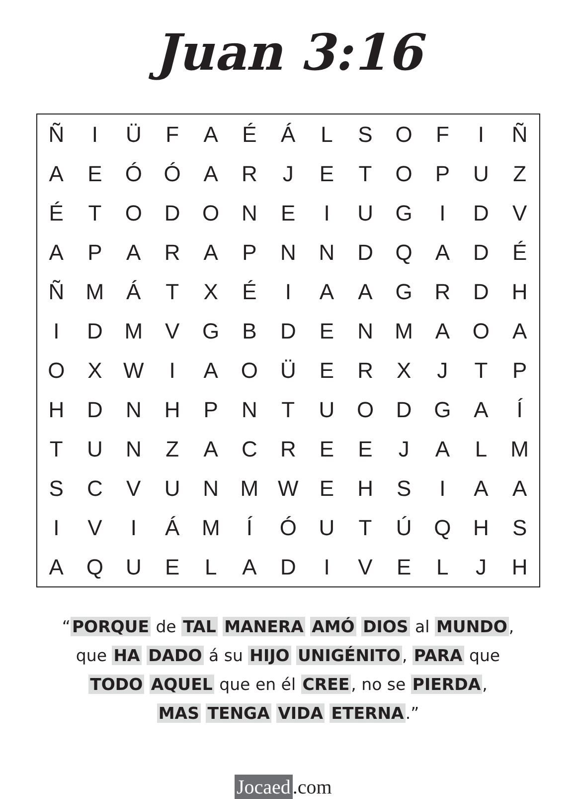Juan 3:16
| Ñ | I | Ü | F | A | É | Á | L | S | O | F | I | Ñ |
| A | E | Ó | Ó | A | R | J | E | T | O | P | U | Z |
| É | T | O | D | O | N | E | I | U | G | I | D | V |
| A | P | A | R | A | P | N | N | D | Q | A | D | É |
| Ñ | M | Á | T | X | É | I | A | A | G | R | D | H |
| I | D | M | V | G | B | D | E | N | M | A | O | A |
| O | X | W | I | A | O | Ü | E | R | X | J | T | P |
| H | D | N | H | P | N | T | U | O | D | G | A | Í |
| T | U | N | Z | A | C | R | E | E | J | A | L | M |
| S | C | V | U | N | M | W | E | H | S | I | A | A |
| I | V | I | Á | M | Í | Ó | U | T | Ú | Q | H | S |
| A | Q | U | E | L | A | D | I | V | E | L | J | H |
“PORQUE de TAL MANERA AMÓ DIOS al MUNDO,
que HA DADO á su HIJO UNIGÉNITO, PARA que
TODO AQUEL que en él CREE, no se PIERDA,
MAS TENGA VIDA ETERNA.”
Jocaed.com